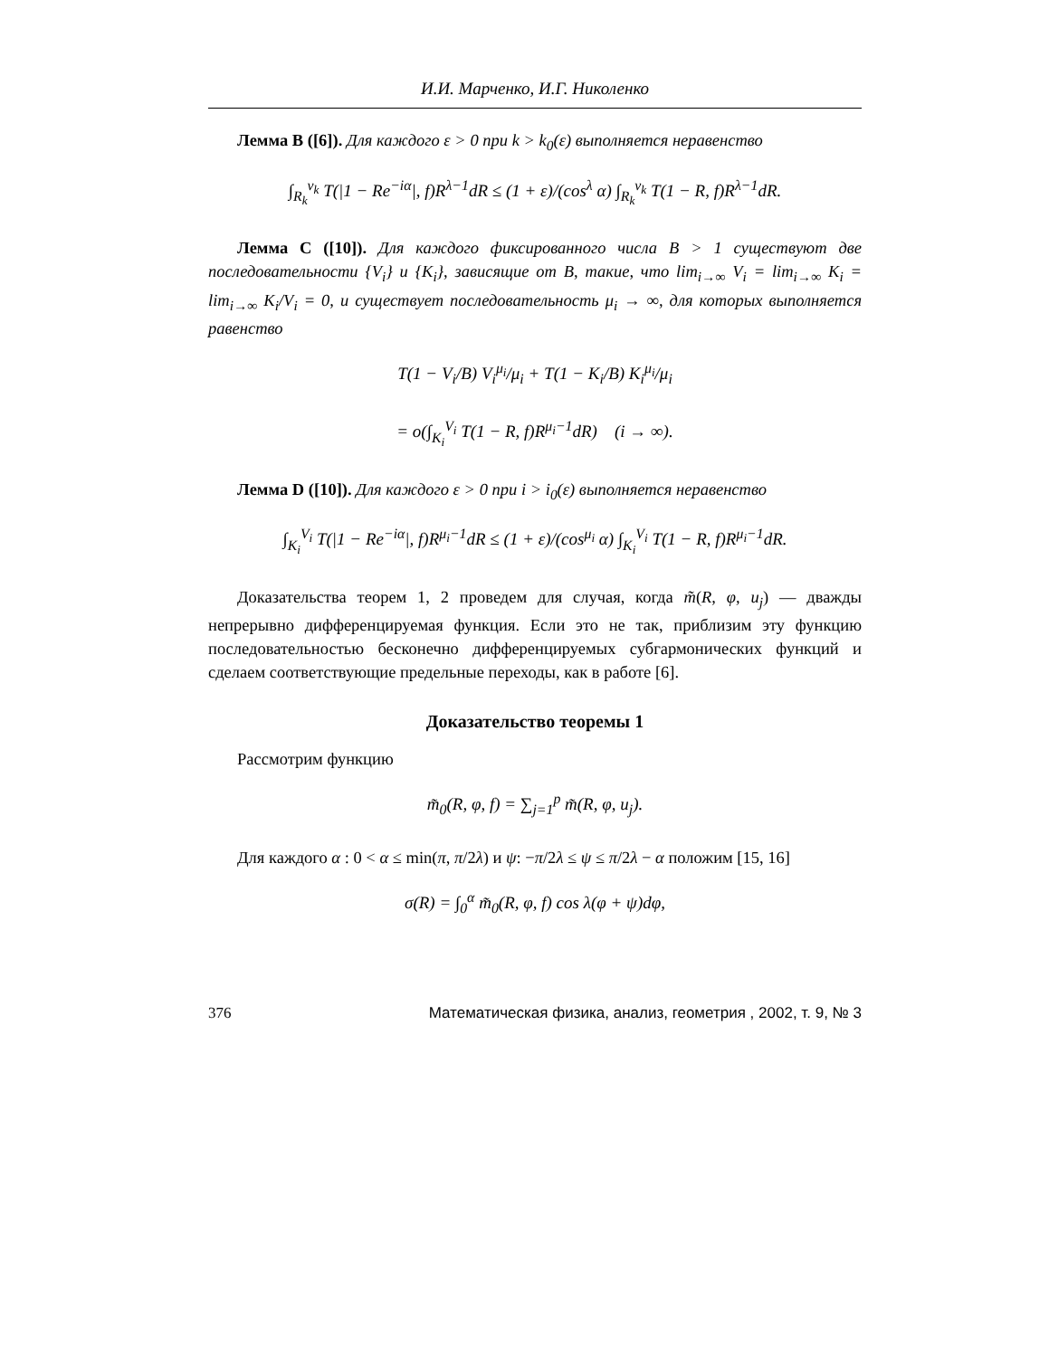И.И. Марченко, И.Г. Николенко
Лемма B ([6]). Для каждого ε > 0 при k > k<sub>0</sub>(ε) выполняется неравенство
∫<sub>R<sub>k</sub></sub><sup>v<sub>k</sub></sup> T(|1 − Re<sup>−iα</sup>|, f)R<sup>λ−1</sup>dR ≤ (1 + ε)/(cos<sup>λ</sup> α) ∫<sub>R<sub>k</sub></sub><sup>v<sub>k</sub></sup> T(1 − R, f)R<sup>λ−1</sup>dR.
Лемма C ([10]). Для каждого фиксированного числа B > 1 существуют две последовательности {V<sub>i</sub>} и {K<sub>i</sub>}, зависящие от B, такие, что lim<sub>i→∞</sub> V<sub>i</sub> = lim<sub>i→∞</sub> K<sub>i</sub> = lim<sub>i→∞</sub> K<sub>i</sub>/V<sub>i</sub> = 0, и существует последовательность μ<sub>i</sub> → ∞, для которых выполняется равенство
T(1 − V<sub>i</sub>/B) V<sub>i</sub><sup>μ<sub>i</sub></sup>/μ<sub>i</sub> + T(1 − K<sub>i</sub>/B) K<sub>i</sub><sup>μ<sub>i</sub></sup>/μ<sub>i</sub>
= o(∫<sub>K<sub>i</sub></sub><sup>V<sub>i</sub></sup> T(1 − R, f)R<sup>μ<sub>i</sub>−1</sup>dR) (i → ∞).
Лемма D ([10]). Для каждого ε > 0 при i > i<sub>0</sub>(ε) выполняется неравенство
∫<sub>K<sub>i</sub></sub><sup>V<sub>i</sub></sup> T(|1 − Re<sup>−iα</sup>|, f)R<sup>μ<sub>i</sub>−1</sup>dR ≤ (1 + ε)/(cos<sup>μ<sub>i</sub></sup> α) ∫<sub>K<sub>i</sub></sub><sup>V<sub>i</sub></sup> T(1 − R, f)R<sup>μ<sub>i</sub>−1</sup>dR.
Доказательства теорем 1, 2 проведем для случая, когда m̃(R, φ, u<sub>j</sub>) — дважды непрерывно дифференцируемая функция. Если это не так, приблизим эту функцию последовательностью бесконечно дифференцируемых субгармонических функций и сделаем соответствующие предельные переходы, как в работе [6].
Доказательство теоремы 1
Рассмотрим функцию
m̃<sub>0</sub>(R, φ, f) = ∑<sub>j=1</sub><sup>p</sup> m̃(R, φ, u<sub>j</sub>).
Для каждого α : 0 < α ≤ min(π, π/2λ) и ψ: −π/2λ ≤ ψ ≤ π/2λ − α положим [15, 16]
σ(R) = ∫<sub>0</sub><sup>α</sup> m̃<sub>0</sub>(R, φ, f) cos λ(φ + ψ)dφ,
376 Математическая физика, анализ, геометрия , 2002, т. 9, № 3